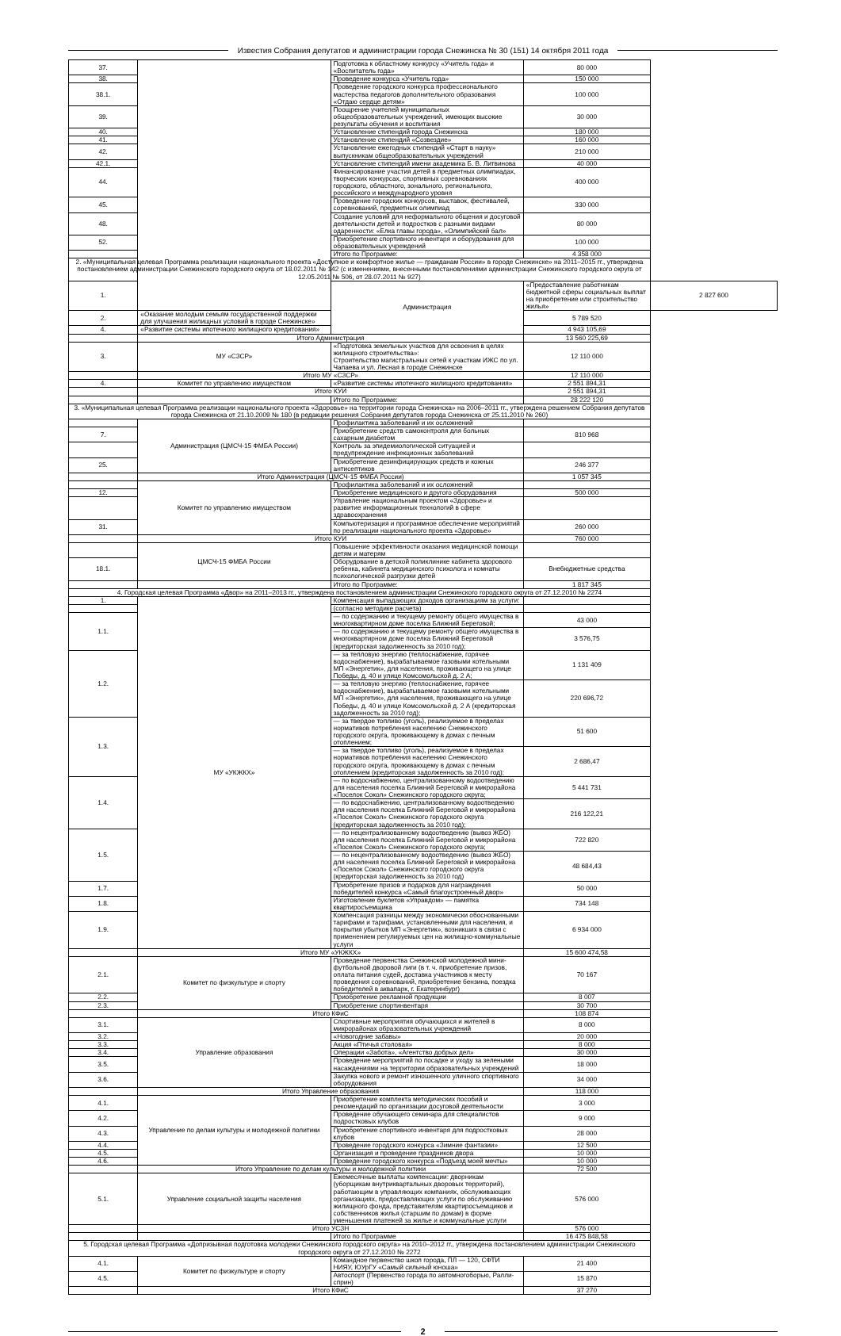Известия Собрания депутатов и администрации города Снежинска № 30 (151) 14 октября 2011 года
| 37. | | Подготовка к областному конкурсу «Учитель года» и «Воспитатель года» | 80 000 | |
| 38. | | Проведение конкурса «Учитель года» | 150 000 | |
| 38.1. | | Проведение городского конкурса профессионального мастерства педагогов дополнительного образования «Отдаю сердце детям» | 100 000 | |
| 39. | | Поощрение учителей муниципальных общеобразовательных учреждений, имеющих высокие результаты обучения и воспитания | 30 000 | |
| 40. | | Установление стипендий города Снежинска | 180 000 | |
| 41. | | Установление стипендий «Созвездие» | 160 000 | |
| 42. | | Установление ежегодных стипендий «Старт в науку» выпускникам общеобразовательных учреждений | 210 000 | |
| 42.1. | | Установление стипендий имени академика Б. В. Литвинова | 40 000 | |
| 44. | | Финансирование участия детей в предметных олимпиадах, творческих конкурсах, спортивных соревнованиях городского, областного, зонального, регионального, российского и международного уровня | 400 000 | |
| 45. | | Проведение городских конкурсов, выставок, фестивалей, соревнований, предметных олимпиад | 330 000 | |
| 48. | | Создание условий для неформального общения и досуговой деятельности детей и подростков с разными видами одаренности: «Елка главы города», «Олимпийский бал» | 80 000 | |
| 52. | | Приобретение спортивного инвентаря и оборудования для образовательных учреждений | 100 000 | |
| | | Итого по Программе: | 4 358 000 | |
| 2. «Муниципальная целевая Программа реализации национального проекта «Доступное и комфортное жилье — гражданам России» в городе Снежинске» на 2011–2015 гг., утверждена постановлением администрации Снежинского городского округа от 18.02.2011 № 142 (с изменениями, внесенными постановлениями администрации Снежинского городского округа от 12.05.2011 № 506, от 28.07.2011 № 927) | | | | |
| 1. | | Администрация | «Предоставление работникам бюджетной сферы социальных выплат на приобретение или строительство жилья» | 2 827 600 |
| 2. | «Оказание молодым семьям государственной поддержки для улучшения жилищных условий в городе Снежинске» | | 5 789 520 | |
| 4. | «Развитие системы ипотечного жилищного кредитования» | | 4 943 105,69 | |
| | Итого Администрация | | 13 560 225,69 | |
| 3. | МУ «СЗСР» | «Подготовка земельных участков для освоения в целях жилищного строительства»: Строительство магистральных сетей к участкам ИЖС по ул. Чапаева и ул. Лесная в городе Снежинске | 12 110 000 | |
| | Итого МУ «СЗСР» | | 12 110 000 | |
| 4. | Комитет по управлению имуществом | «Развитие системы ипотечного жилищного кредитования» | 2 551 894,31 | |
| | Итого КУИ | | 2 551 894,31 | |
| | | Итого по Программе: | 28 222 120 | |
| 3. «Муниципальная целевая Программа реализации национального проекта «Здоровье» на территории города Снежинска» на 2006–2011 гг., утверждена решением Собрания депутатов города Снежинска от 21.10.2009 № 180 (в редакции решения Собрания депутатов города Снежинска от 25.11.2010 № 260) | | | | |
| | Администрация (ЦМСЧ-15 ФМБА России) | Профилактика заболеваний и их осложнений | | |
| 7. | | Приобретение средств самоконтроля для больных сахарным диабетом | 810 968 | |
| | | Контроль за эпидемиологической ситуацией и предупреждение инфекционных заболеваний | | |
| 25. | | Приобретение дезинфицирующих средств и кожных антисептиков | 246 377 | |
| | Итого Администрация (ЦМСЧ-15 ФМБА России) | | 1 057 345 | |
| | Комитет по управлению имуществом | Профилактика заболеваний и их осложнений | | |
| 12. | | Приобретение медицинского и другого оборудования | 500 000 | |
| | | Управление национальным проектом «Здоровье» и развитие информационных технологий в сфере здравоохранения | | |
| 31. | | Компьютеризация и программное обеспечение мероприятий по реализации национального проекта «Здоровье» | 260 000 | |
| | Итого КУИ | | 760 000 | |
| | ЦМСЧ-15 ФМБА России | Повышение эффективности оказания медицинской помощи детям и матерям | | |
| 18.1. | | Оборудование в детской поликлинике кабинета здорового ребенка, кабинета медицинского психолога и комнаты психологической разгрузки детей | Внебюджетные средства | |
| | | Итого по Программе: | 1 817 345 | |
| 4. Городская целевая Программа «Двор» на 2011–2013 гг., утверждена постановлением администрации Снежинского городского округа от 27.12.2010 № 2274 | | | | |
| 1. | МУ «УКЖКХ» | Компенсация выпадающих доходов организациям за услуги: | | |
| | | (согласно методике расчета) | | |
| 1.1. | | — по содержанию и текущему ремонту общего имущества в многоквартирном доме поселка Ближний Береговой; | 43 000 | |
| | | — по содержанию и текущему ремонту общего имущества в многоквартирном доме поселка Ближний Береговой (кредиторская задолженность за 2010 год); | 3 576,75 | |
| 1.2. | | — за тепловую энергию (теплоснабжение, горячее водоснабжение), вырабатываемое газовыми котельными МП «Энергетик», для населения, проживающего на улице Победы, д. 40 и улице Комсомольской д. 2 А; | 1 131 409 | |
| | | — за тепловую энергию (теплоснабжение, горячее водоснабжение), вырабатываемое газовыми котельными МП «Энергетик», для населения, проживающего на улице Победы, д. 40 и улице Комсомольской д. 2 А (кредиторская задолженность за 2010 год); | 220 696,72 | |
| 1.3. | | — за твердое топливо (уголь), реализуемое в пределах нормативов потребления населению Снежинского городского округа, проживающему в домах с печным отоплением; | 51 600 | |
| | | — за твердое топливо (уголь), реализуемое в пределах нормативов потребления населению Снежинского городского округа, проживающему в домах с печным отоплением (кредиторская задолженность за 2010 год); | 2 686,47 | |
| 1.4. | | — по водоснабжению, централизованному водоотведению для населения поселка Ближний Береговой и микрорайона «Поселок Сокол» Снежинского городского округа; | 5 441 731 | |
| | | — по водоснабжению, централизованному водоотведению для населения поселка Ближний Береговой и микрорайона «Поселок Сокол» Снежинского городского округа (кредиторская задолженность за 2010 год); | 216 122,21 | |
| 1.5. | | — по нецентрализованному водоотведению (вывоз ЖБО) для населения поселка Ближний Береговой и микрорайона «Поселок Сокол» Снежинского городского округа; | 722 820 | |
| | | — по нецентрализованному водоотведению (вывоз ЖБО) для населения поселка Ближний Береговой и микрорайона «Поселок Сокол» Снежинского городского округа (кредиторская задолженность за 2010 год) | 48 684,43 | |
| 1.7. | | Приобретение призов и подарков для награждения победителей конкурса «Самый благоустроенный двор» | 50 000 | |
| 1.8. | | Изготовление буклетов «Управдом» — памятка квартиросъемщика | 734 148 | |
| 1.9. | | Компенсация разницы между экономически обоснованными тарифами и тарифами, установленными для населения, и покрытия убытков МП «Энергетик», возникших в связи с применением регулируемых цен на жилищно-коммунальные услуги | 6 934 000 | |
| | Итого МУ «УКЖКХ» | | 15 600 474,58 | |
| 2.1. | Комитет по физкультуре и спорту | Проведение первенства Снежинской молодежной мини-футбольной дворовой лиги (в т. ч. приобретение призов, оплата питания судей, доставка участников к месту проведения соревнований, приобретение бензина, поездка победителей в аквапарк, г. Екатеринбург) | 70 167 | |
| 2.2. | | Приобретение рекламной продукции | 8 007 | |
| 2.3. | | Приобретение спортинвентаря | 30 700 | |
| | Итого КФиС | | 108 874 | |
| 3.1. | Управление образования | Спортивные мероприятия обучающихся и жителей в микрорайонах образовательных учреждений | 8 000 | |
| 3.2. | | «Новогодние забавы» | 20 000 | |
| 3.3. | | Акция «Птичья столовая» | 8 000 | |
| 3.4. | | Операции «Забота», «Агентство добрых дел» | 30 000 | |
| 3.5. | | Проведение мероприятий по посадке и уходу за зелеными насаждениями на территории образовательных учреждений | 18 000 | |
| 3.6. | | Закупка нового и ремонт изношенного уличного спортивного оборудования | 34 000 | |
| | Итого Управление образования | | 118 000 | |
| 4.1. | Управление по делам культуры и молодежной политики | Приобретение комплекта методических пособий и рекомендаций по организации досуговой деятельности | 3 000 | |
| 4.2. | | Проведение обучающего семинара для специалистов подростковых клубов | 9 000 | |
| 4.3. | | Приобретение спортивного инвентаря для подростковых клубов | 28 000 | |
| 4.4. | | Проведение городского конкурса «Зимние фантазии» | 12 500 | |
| 4.5. | | Организация и проведение праздников двора | 10 000 | |
| 4.6. | | Проведение городского конкурса «Подъезд моей мечты» | 10 000 | |
| | Итого Управление по делам культуры и молодежной политики | | 72 500 | |
| 5.1. | Управление социальной защиты населения | Ежемесячные выплаты компенсации: дворникам (уборщикам внутриквартальных дворовых территорий), работающим в управляющих компаниях, обслуживающих организациях, предоставляющих услуги по обслуживанию жилищного фонда, представителям квартиросъемщиков и собственников жилья (старшим по домам) в форме уменьшения платежей за жилье и коммунальные услуги | 576 000 | |
| | Итого УСЗН | | 576 000 | |
| | | Итого по Программе | 16 475 848,58 | |
| 5. Городская целевая Программа «Допризывная подготовка молодежи Снежинского городского округа» на 2010–2012 гг., утверждена постановлением администрации Снежинского городского округа от 27.12.2010 № 2272 | | | | |
| 4.1. | Комитет по физкультуре и спорту | Командное первенство школ города, ПЛ — 120, СФТИ НИЯУ, ЮУрГУ «Самый сильный юноша» | 21 400 | |
| 4.5. | | Автоспорт (Первенство города по автомногоборью, Ралли-сприн) | 15 870 | |
| | Итого КФиС | | 37 270 | |
2